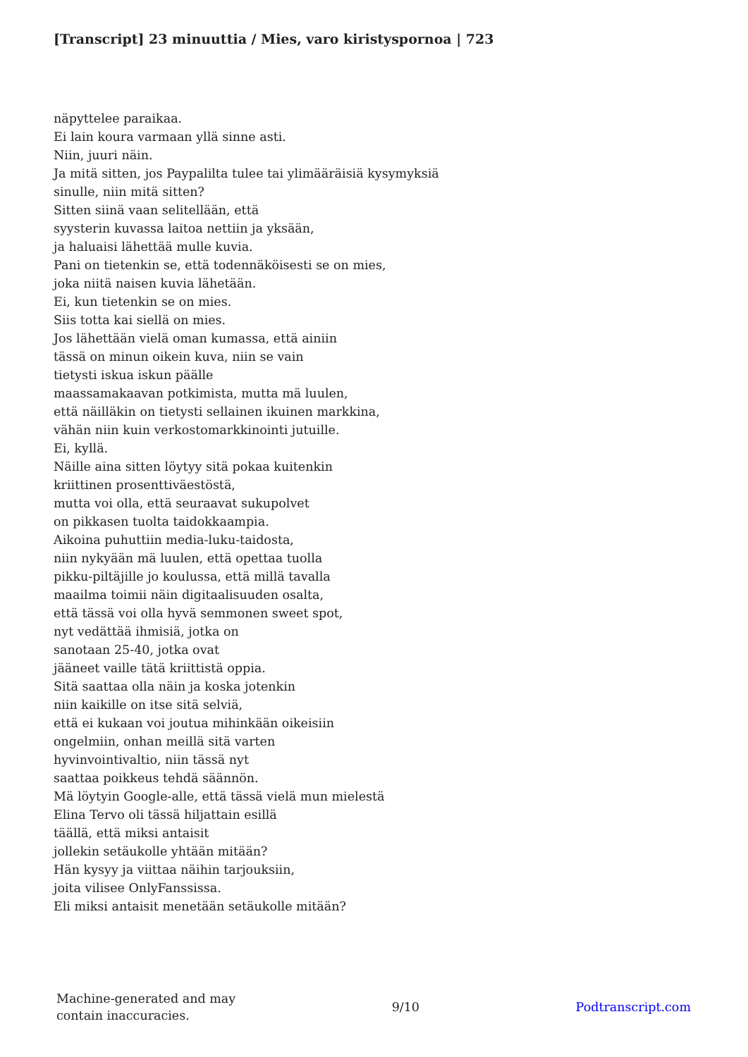[Transcript] 23 minuuttia / Mies, varo kiristyspornoa | 723
näpyttelee paraikaa.
Ei lain koura varmaan yllä sinne asti.
Niin, juuri näin.
Ja mitä sitten, jos Paypalilta tulee tai ylimääräisiä kysymyksiä
sinulle, niin mitä sitten?
Sitten siinä vaan selitellään, että
syysterin kuvassa laitoa nettiin ja yksään,
ja haluaisi lähettää mulle kuvia.
Pani on tietenkin se, että todennäköisesti se on mies,
joka niitä naisen kuvia lähetään.
Ei, kun tietenkin se on mies.
Siis totta kai siellä on mies.
Jos lähettään vielä oman kumassa, että ainiin
tässä on minun oikein kuva, niin se vain
tietysti iskua iskun päälle
maassamakaavan potkimista, mutta mä luulen,
että näilläkin on tietysti sellainen ikuinen markkina,
vähän niin kuin verkostomarkkinointi jutuille.
Ei, kyllä.
Näille aina sitten löytyy sitä pokaa kuitenkin
kriittinen prosenttiväestöstä,
mutta voi olla, että seuraavat sukupolvet
on pikkasen tuolta taidokkaampia.
Aikoina puhuttiin media-luku-taidosta,
niin nykyään mä luulen, että opettaa tuolla
pikku-piltäjille jo koulussa, että millä tavalla
maailma toimii näin digitaalisuuden osalta,
että tässä voi olla hyvä semmonen sweet spot,
nyt vedättää ihmisiä, jotka on
sanotaan 25-40, jotka ovat
jääneet vaille tätä kriittistä oppia.
Sitä saattaa olla näin ja koska jotenkin
niin kaikille on itse sitä selviä,
että ei kukaan voi joutua mihinkään oikeisiin
ongelmiin, onhan meillä sitä varten
hyvinvointivaltio, niin tässä nyt
saattaa poikkeus tehdä säännön.
Mä löytyin Google-alle, että tässä vielä mun mielestä
Elina Tervo oli tässä hiljattain esillä
täällä, että miksi antaisit
jollekin setäukolle yhtään mitään?
Hän kysyy ja viittaa näihin tarjouksiin,
joita vilisee OnlyFanssissa.
Eli miksi antaisit menetään setäukolle mitään?
Machine-generated and may
contain inaccuracies.
9/10 Podtranscript.com